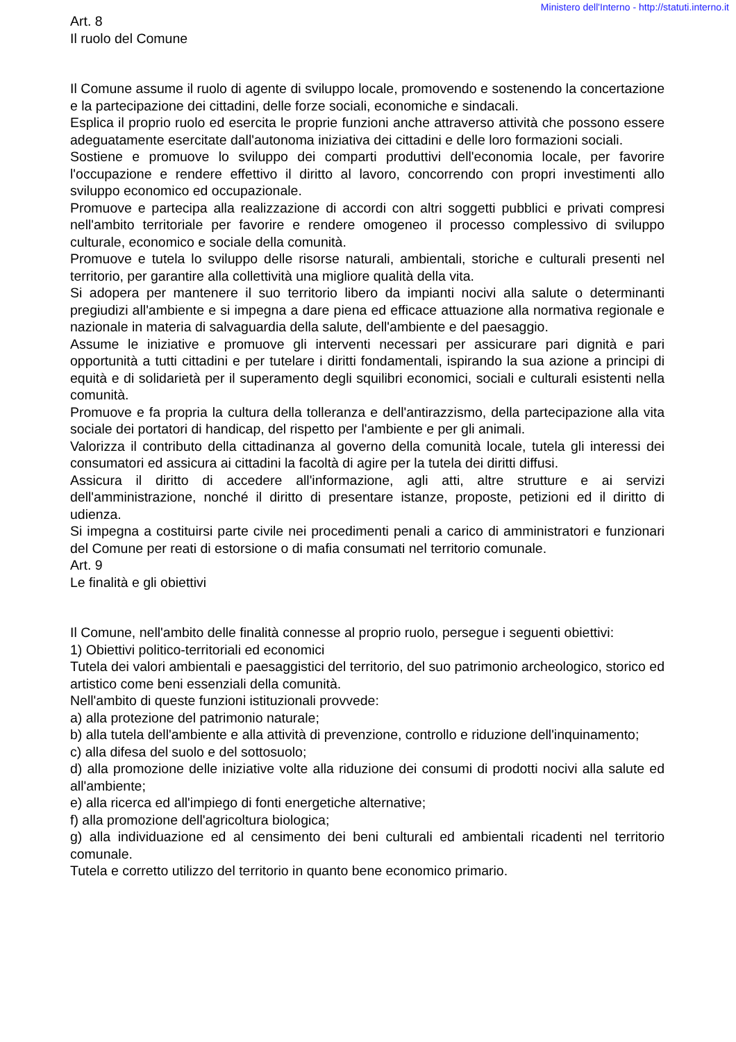Ministero dell'Interno - http://statuti.interno.it
Art. 8
Il ruolo del Comune
Il Comune assume il ruolo di agente di sviluppo locale, promovendo e sostenendo la concertazione e la partecipazione dei cittadini, delle forze sociali, economiche e sindacali.
Esplica il proprio ruolo ed esercita le proprie funzioni anche attraverso attività che possono essere adeguatamente esercitate dall'autonoma iniziativa dei cittadini e delle loro formazioni sociali.
Sostiene e promuove lo sviluppo dei comparti produttivi dell'economia locale, per favorire l'occupazione e rendere effettivo il diritto al lavoro, concorrendo con propri investimenti allo sviluppo economico ed occupazionale.
Promuove e partecipa alla realizzazione di accordi con altri soggetti pubblici e privati compresi nell'ambito territoriale per favorire e rendere omogeneo il processo complessivo di sviluppo culturale, economico e sociale della comunità.
Promuove e tutela lo sviluppo delle risorse naturali, ambientali, storiche e culturali presenti nel territorio, per garantire alla collettività una migliore qualità della vita.
Si adopera per mantenere il suo territorio libero da impianti nocivi alla salute o determinanti pregiudizi all'ambiente e si impegna a dare piena ed efficace attuazione alla normativa regionale e nazionale in materia di salvaguardia della salute, dell'ambiente e del paesaggio.
Assume le iniziative e promuove gli interventi necessari per assicurare pari dignità e pari opportunità a tutti cittadini e per tutelare i diritti fondamentali, ispirando la sua azione a principi di equità e di solidarietà per il superamento degli squilibri economici, sociali e culturali esistenti nella comunità.
Promuove e fa propria la cultura della tolleranza e dell'antirazzismo, della partecipazione alla vita sociale dei portatori di handicap, del rispetto per l'ambiente e per gli animali.
Valorizza il contributo della cittadinanza al governo della comunità locale, tutela gli interessi dei consumatori ed assicura ai cittadini la facoltà di agire per la tutela dei diritti diffusi.
Assicura il diritto di accedere all'informazione, agli atti, altre strutture e ai servizi dell'amministrazione, nonché il diritto di presentare istanze, proposte, petizioni ed il diritto di udienza.
Si impegna a costituirsi parte civile nei procedimenti penali a carico di amministratori e funzionari del Comune per reati di estorsione o di mafia consumati nel territorio comunale.
Art. 9
Le finalità e gli obiettivi
Il Comune, nell'ambito delle finalità connesse al proprio ruolo, persegue i seguenti obiettivi:
1) Obiettivi politico-territoriali ed economici
Tutela dei valori ambientali e paesaggistici del territorio, del suo patrimonio archeologico, storico ed artistico come beni essenziali della comunità.
Nell'ambito di queste funzioni istituzionali provvede:
a) alla protezione del patrimonio naturale;
b) alla tutela dell'ambiente e alla attività di prevenzione, controllo e riduzione dell'inquinamento;
c) alla difesa del suolo e del sottosuolo;
d) alla promozione delle iniziative volte alla riduzione dei consumi di prodotti nocivi alla salute ed all'ambiente;
e) alla ricerca ed all'impiego di fonti energetiche alternative;
f) alla promozione dell'agricoltura biologica;
g) alla individuazione ed al censimento dei beni culturali ed ambientali ricadenti nel territorio comunale.
Tutela e corretto utilizzo del territorio in quanto bene economico primario.